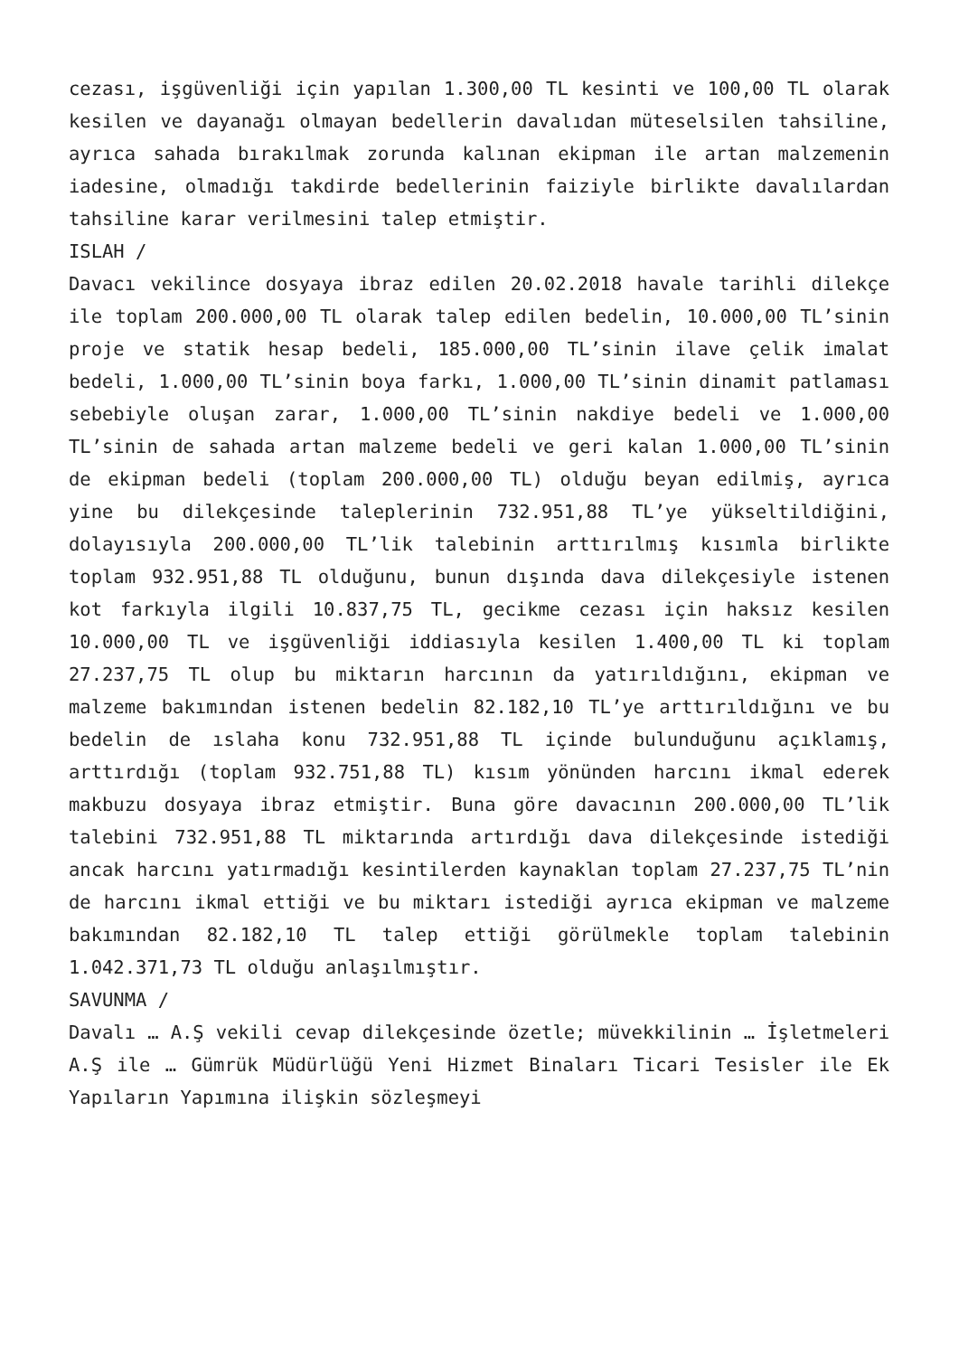cezası, işgüvenliği için yapılan 1.300,00 TL kesinti ve 100,00 TL olarak kesilen ve dayanağı olmayan bedellerin davalıdan müteselsilen tahsiline, ayrıca sahada bırakılmak zorunda kalınan ekipman ile artan malzemenin iadesine, olmadığı takdirde bedellerinin faiziyle birlikte davalılardan tahsiline karar verilmesini talep etmiştir.
ISLAH /
Davacı vekilince dosyaya ibraz edilen 20.02.2018 havale tarihli dilekçe ile toplam 200.000,00 TL olarak talep edilen bedelin, 10.000,00 TL’sinin proje ve statik hesap bedeli, 185.000,00 TL’sinin ilave çelik imalat bedeli, 1.000,00 TL’sinin boya farkı, 1.000,00 TL’sinin dinamit patlaması sebebiyle oluşan zarar, 1.000,00 TL’sinin nakdiye bedeli ve 1.000,00 TL’sinin de sahada artan malzeme bedeli ve geri kalan 1.000,00 TL’sinin de ekipman bedeli (toplam 200.000,00 TL) olduğu beyan edilmiş, ayrıca yine bu dilekçesinde taleplerinin 732.951,88 TL’ye yükseltildiğini, dolayısıyla 200.000,00 TL’lik talebinin arttırılmış kısımla birlikte toplam 932.951,88 TL olduğunu, bunun dışında dava dilekçesiyle istenen kot farkıyla ilgili 10.837,75 TL, gecikme cezası için haksız kesilen 10.000,00 TL ve işgüvenliği iddiasıyla kesilen 1.400,00 TL ki toplam 27.237,75 TL olup bu miktarın harcının da yatırıldığını, ekipman ve malzeme bakımından istenen bedelin 82.182,10 TL’ye arttırıldığını ve bu bedelin de ıslaha konu 732.951,88 TL içinde bulunduğunu açıklamış, arttırdığı (toplam 932.751,88 TL) kısım yönünden harcını ikmal ederek makbuzu dosyaya ibraz etmiştir. Buna göre davacının 200.000,00 TL’lik talebini 732.951,88 TL miktarında artırdığı dava dilekçesinde istediği ancak harcını yatırmadığı kesintilerden kaynaklan toplam 27.237,75 TL’nin de harcını ikmal ettiği ve bu miktarı istediği ayrıca ekipman ve malzeme bakımından 82.182,10 TL talep ettiği görülmekle toplam talebinin 1.042.371,73 TL olduğu anlaşılmıştır.
SAVUNMA /
Davalı … A.Ş vekili cevap dilekçesinde özetle; müvekkilinin … İşletmeleri A.Ş ile … Gümrük Müdürlüğü Yeni Hizmet Binaları Ticari Tesisler ile Ek Yapıların Yapımına ilişkin sözleşmeyi